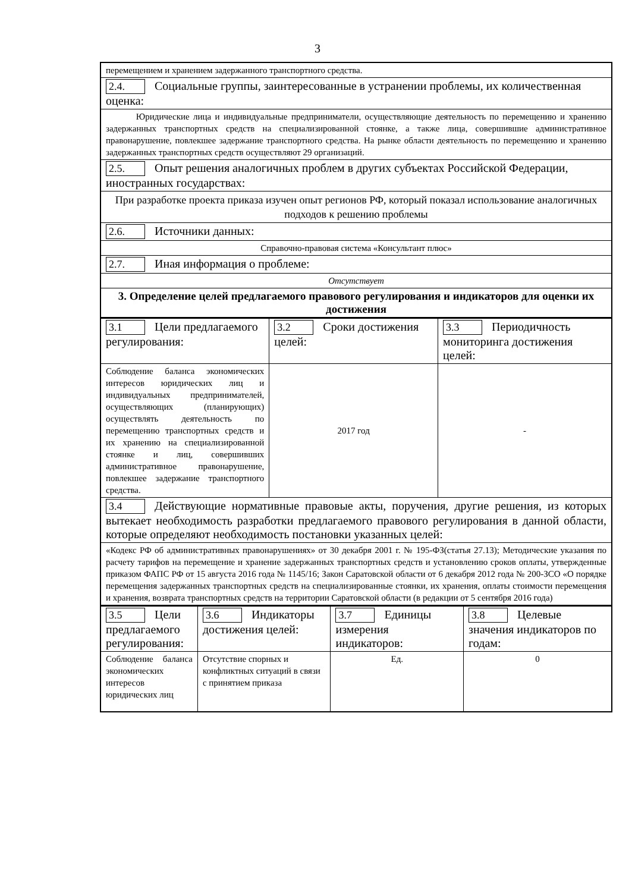3
| перемещением и хранением задержанного транспортного средства. |
| 2.4. Социальные группы, заинтересованные в устранении проблемы, их количественная оценка: |
| Юридические лица и индивидуальные предприниматели, осуществляющие деятельность по перемещению и хранению задержанных транспортных средств на специализированной стоянке, а также лица, совершившие административное правонарушение, повлекшее задержание транспортного средства. На рынке области деятельность по перемещению и хранению задержанных транспортных средств осуществляют 29 организаций. |
| 2.5. Опыт решения аналогичных проблем в других субъектах Российской Федерации, иностранных государствах: |
| При разработке проекта приказа изучен опыт регионов РФ, который показал использование аналогичных подходов к решению проблемы |
| 2.6. Источники данных: |
| Справочно-правовая система «Консультант плюс» |
| 2.7. Иная информация о проблеме: |
| Отсутствует |
| 3. Определение целей предлагаемого правового регулирования и индикаторов для оценки их достижения |
| 3.1 Цели предлагаемого регулирования: | 3.2 Сроки достижения целей: | 3.3 Периодичность мониторинга достижения целей: |
| Соблюдение баланса экономических интересов юридических лиц и индивидуальных предпринимателей, осуществляющих (планирующих) осуществлять деятельность по перемещению транспортных средств и их хранению на специализированной стоянке и лиц, совершивших административное правонарушение, повлекшее задержание транспортного средства. | 2017 год | - |
| 3.4 Действующие нормативные правовые акты, поручения, другие решения, из которых вытекает необходимость разработки предлагаемого правового регулирования в данной области, которые определяют необходимость постановки указанных целей: | | |
| «Кодекс РФ об административных правонарушениях» от 30 декабря 2001 г. № 195-ФЗ(статья 27.13); Методические указания по расчету тарифов на перемещение и хранение задержанных транспортных средств и установлению сроков оплаты, утвержденные приказом ФАПС РФ от 15 августа 2016 года № 1145/16; Закон Саратовской области от 6 декабря 2012 года № 200-ЗСО «О порядке перемещения задержанных транспортных средств на специализированные стоянки, их хранения, оплаты стоимости перемещения и хранения, возврата транспортных средств на территории Саратовской области (в редакции от 5 сентября 2016 года) | | |
| 3.5 Цели предлагаемого регулирования: | 3.6 Индикаторы достижения целей: | 3.7 Единицы измерения индикаторов: | 3.8 Целевые значения индикаторов по годам: |
| Соблюдение баланса экономических интересов юридических лиц | Отсутствие спорных и конфликтных ситуаций в связи с принятием приказа | Ед. | 0 |